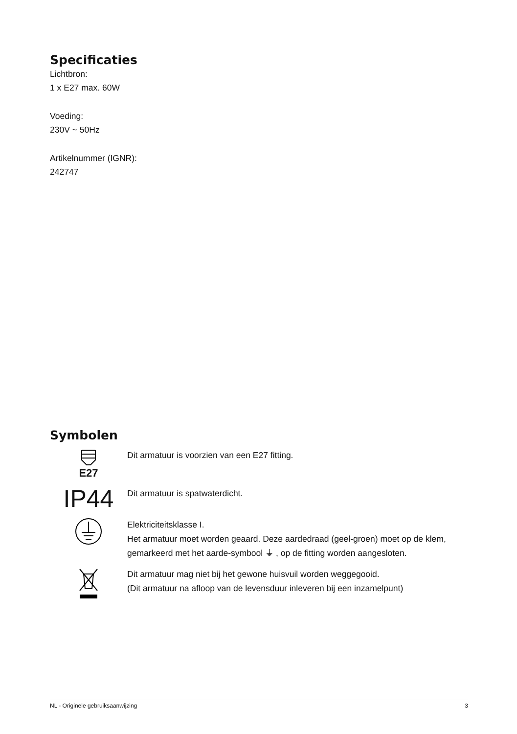Specificaties
Lichtbron:
1 x E27 max. 60W
Voeding:
230V ~ 50Hz
Artikelnummer (IGNR):
242747
Symbolen
E27
Dit armatuur is voorzien van een E27 fitting.
IP44
Dit armatuur is spatwaterdicht.
Elektriciteitsklasse I.
Het armatuur moet worden geaard. Deze aardedraad (geel-groen) moet op de klem, gemarkeerd met het aarde-symbool ⏚ , op de fitting worden aangesloten.
Dit armatuur mag niet bij het gewone huisvuil worden weggegooid.
(Dit armatuur na afloop van de levensduur inleveren bij een inzamelpunt)
NL - Originele gebruiksaanwijzing 3